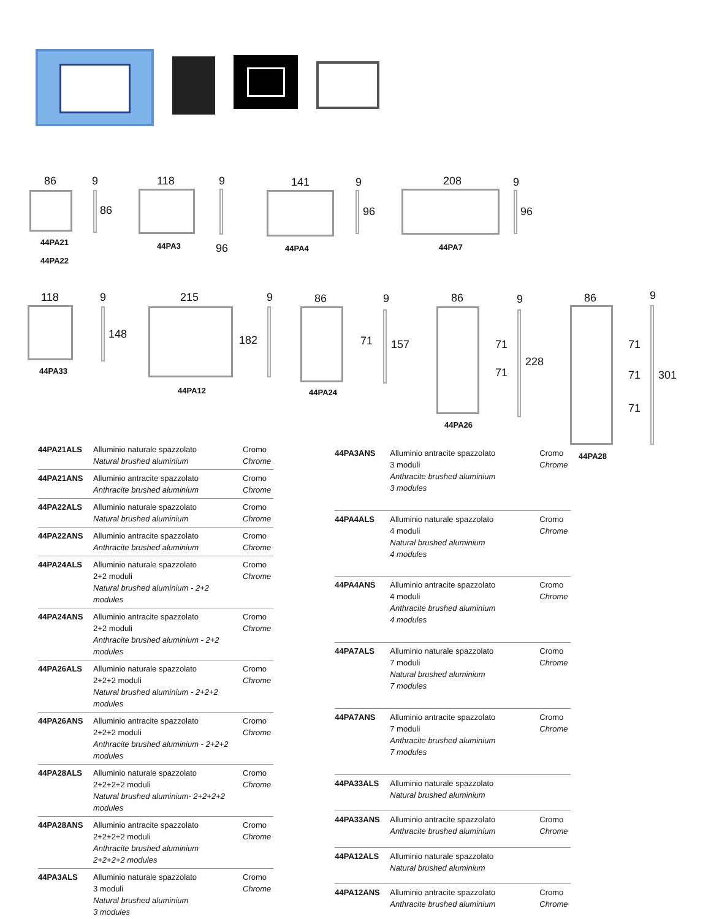86 9 118 9 141 9 208 9
86
96
96 96
44PA21
44PA22
44PA3 44PA4 44PA7
118 9 215 9 86 9 86 9 86 9
148 182 71 157 71
71
228
71
71
71
301
44PA33
44PA12 44PA24
44PA26
44PA28
| 44PA21ALS | Alluminio naturale spazzolato Natural brushed aluminium | Cromo Chrome |
| 44PA21ANS | Alluminio antracite spazzolato Anthracite brushed aluminium | Cromo Chrome |
| 44PA22ALS | Alluminio naturale spazzolato Natural brushed aluminium | Cromo Chrome |
| 44PA22ANS | Alluminio antracite spazzolato Anthracite brushed aluminium | Cromo Chrome |
| 44PA24ALS | Alluminio naturale spazzolato 2+2 moduli Natural brushed aluminium - 2+2 modules | Cromo Chrome |
| 44PA24ANS | Alluminio antracite spazzolato 2+2 moduli Anthracite brushed aluminium - 2+2 modules | Cromo Chrome |
| 44PA26ALS | Alluminio naturale spazzolato 2+2+2 moduli Natural brushed aluminium - 2+2+2 modules | Cromo Chrome |
| 44PA26ANS | Alluminio antracite spazzolato 2+2+2 moduli Anthracite brushed aluminium - 2+2+2 modules | Cromo Chrome |
| 44PA28ALS | Alluminio naturale spazzolato 2+2+2+2 moduli Natural brushed aluminium- 2+2+2+2 modules | Cromo Chrome |
| 44PA28ANS | Alluminio antracite spazzolato 2+2+2+2 moduli Anthracite brushed aluminium 2+2+2+2 modules | Cromo Chrome |
| 44PA3ALS | Alluminio naturale spazzolato 3 moduli Natural brushed aluminium 3 modules | Cromo Chrome |
| 44PA3ANS | Alluminio antracite spazzolato 3 moduli Anthracite brushed aluminium 3 modules | Cromo Chrome |
| 44PA4ALS | Alluminio naturale spazzolato 4 moduli Natural brushed aluminium 4 modules | Cromo Chrome |
| 44PA4ANS | Alluminio antracite spazzolato 4 moduli Anthracite brushed aluminium 4 modules | Cromo Chrome |
| 44PA7ALS | Alluminio naturale spazzolato 7 moduli Natural brushed aluminium 7 modules | Cromo Chrome |
| 44PA7ANS | Alluminio antracite spazzolato 7 moduli Anthracite brushed aluminium 7 modules | Cromo Chrome |
| 44PA33ALS | Alluminio naturale spazzolato Natural brushed aluminium | |
| 44PA33ANS | Alluminio antracite spazzolato Anthracite brushed aluminium | Cromo Chrome |
| 44PA12ALS | Alluminio naturale spazzolato Natural brushed aluminium | |
| 44PA12ANS | Alluminio antracite spazzolato Anthracite brushed aluminium | Cromo Chrome |